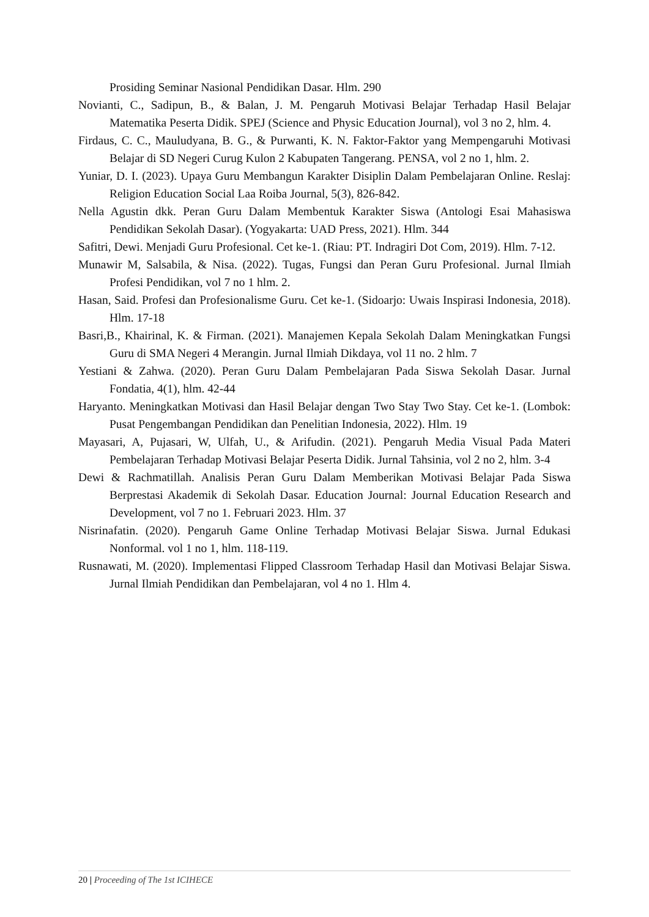Prosiding Seminar Nasional Pendidikan Dasar. Hlm. 290
Novianti, C., Sadipun, B., & Balan, J. M. Pengaruh Motivasi Belajar Terhadap Hasil Belajar Matematika Peserta Didik. SPEJ (Science and Physic Education Journal), vol 3 no 2, hlm. 4.
Firdaus, C. C., Mauludyana, B. G., & Purwanti, K. N. Faktor-Faktor yang Mempengaruhi Motivasi Belajar di SD Negeri Curug Kulon 2 Kabupaten Tangerang. PENSA, vol 2 no 1, hlm. 2.
Yuniar, D. I. (2023). Upaya Guru Membangun Karakter Disiplin Dalam Pembelajaran Online. Reslaj: Religion Education Social Laa Roiba Journal, 5(3), 826-842.
Nella Agustin dkk. Peran Guru Dalam Membentuk Karakter Siswa (Antologi Esai Mahasiswa Pendidikan Sekolah Dasar). (Yogyakarta: UAD Press, 2021). Hlm. 344
Safitri, Dewi. Menjadi Guru Profesional. Cet ke-1. (Riau: PT. Indragiri Dot Com, 2019). Hlm. 7-12.
Munawir M, Salsabila, & Nisa. (2022). Tugas, Fungsi dan Peran Guru Profesional. Jurnal Ilmiah Profesi Pendidikan, vol 7 no 1 hlm. 2.
Hasan, Said. Profesi dan Profesionalisme Guru. Cet ke-1. (Sidoarjo: Uwais Inspirasi Indonesia, 2018). Hlm. 17-18
Basri,B., Khairinal, K. & Firman. (2021). Manajemen Kepala Sekolah Dalam Meningkatkan Fungsi Guru di SMA Negeri 4 Merangin. Jurnal Ilmiah Dikdaya, vol 11 no. 2 hlm. 7
Yestiani & Zahwa. (2020). Peran Guru Dalam Pembelajaran Pada Siswa Sekolah Dasar. Jurnal Fondatia, 4(1), hlm. 42-44
Haryanto. Meningkatkan Motivasi dan Hasil Belajar dengan Two Stay Two Stay. Cet ke-1. (Lombok: Pusat Pengembangan Pendidikan dan Penelitian Indonesia, 2022). Hlm. 19
Mayasari, A, Pujasari, W, Ulfah, U., & Arifudin. (2021). Pengaruh Media Visual Pada Materi Pembelajaran Terhadap Motivasi Belajar Peserta Didik. Jurnal Tahsinia, vol 2 no 2, hlm. 3-4
Dewi & Rachmatillah. Analisis Peran Guru Dalam Memberikan Motivasi Belajar Pada Siswa Berprestasi Akademik di Sekolah Dasar. Education Journal: Journal Education Research and Development, vol 7 no 1. Februari 2023. Hlm. 37
Nisrinafatin. (2020). Pengaruh Game Online Terhadap Motivasi Belajar Siswa. Jurnal Edukasi Nonformal. vol 1 no 1, hlm. 118-119.
Rusnawati, M. (2020). Implementasi Flipped Classroom Terhadap Hasil dan Motivasi Belajar Siswa. Jurnal Ilmiah Pendidikan dan Pembelajaran, vol 4 no 1. Hlm 4.
20 | Proceeding of The 1st ICIHECE